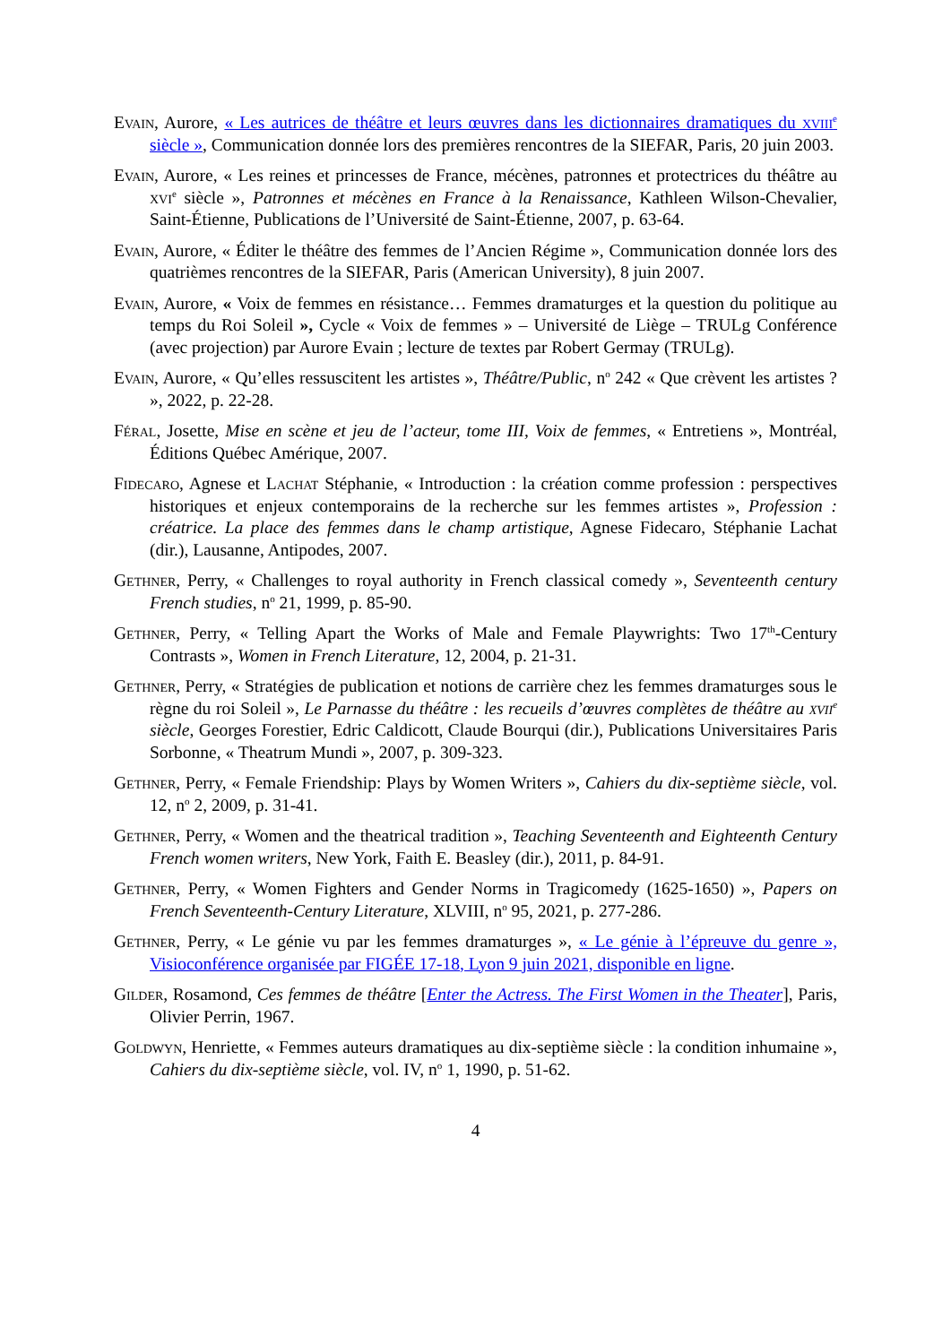Evain, Aurore, « Les autrices de théâtre et leurs œuvres dans les dictionnaires dramatiques du xviii<sup>e</sup> siècle », Communication donnée lors des premières rencontres de la SIEFAR, Paris, 20 juin 2003.
Evain, Aurore, « Les reines et princesses de France, mécènes, patronnes et protectrices du théâtre au xvi<sup>e</sup> siècle », Patronnes et mécènes en France à la Renaissance, Kathleen Wilson-Chevalier, Saint-Étienne, Publications de l’Université de Saint-Étienne, 2007, p. 63-64.
Evain, Aurore, « Éditer le théâtre des femmes de l’Ancien Régime », Communication donnée lors des quatrièmes rencontres de la SIEFAR, Paris (American University), 8 juin 2007.
Evain, Aurore, « Voix de femmes en résistance… Femmes dramaturges et la question du politique au temps du Roi Soleil », Cycle « Voix de femmes » – Université de Liège – TRULg Conférence (avec projection) par Aurore Evain ; lecture de textes par Robert Germay (TRULg).
Evain, Aurore, « Qu’elles ressuscitent les artistes », Théâtre/Public, n<sup>o</sup> 242 « Que crèvent les artistes ? », 2022, p. 22-28.
Féral, Josette, Mise en scène et jeu de l’acteur, tome III, Voix de femmes, « Entretiens », Montréal, Éditions Québec Amérique, 2007.
Fidecaro, Agnese et Lachat Stéphanie, « Introduction : la création comme profession : perspectives historiques et enjeux contemporains de la recherche sur les femmes artistes », Profession : créatrice. La place des femmes dans le champ artistique, Agnese Fidecaro, Stéphanie Lachat (dir.), Lausanne, Antipodes, 2007.
Gethner, Perry, « Challenges to royal authority in French classical comedy », Seventeenth century French studies, n<sup>o</sup> 21, 1999, p. 85-90.
Gethner, Perry, « Telling Apart the Works of Male and Female Playwrights: Two 17<sup>th</sup>-Century Contrasts », Women in French Literature, 12, 2004, p. 21-31.
Gethner, Perry, « Stratégies de publication et notions de carrière chez les femmes dramaturges sous le règne du roi Soleil », Le Parnasse du théâtre : les recueils d’œuvres complètes de théâtre au xvii<sup>e</sup> siècle, Georges Forestier, Edric Caldicott, Claude Bourqui (dir.), Publications Universitaires Paris Sorbonne, « Theatrum Mundi », 2007, p. 309-323.
Gethner, Perry, « Female Friendship: Plays by Women Writers », Cahiers du dix-septième siècle, vol. 12, n<sup>o</sup> 2, 2009, p. 31-41.
Gethner, Perry, « Women and the theatrical tradition », Teaching Seventeenth and Eighteenth Century French women writers, New York, Faith E. Beasley (dir.), 2011, p. 84-91.
Gethner, Perry, « Women Fighters and Gender Norms in Tragicomedy (1625-1650) », Papers on French Seventeenth-Century Literature, XLVIII, n<sup>o</sup> 95, 2021, p. 277-286.
Gethner, Perry, « Le génie vu par les femmes dramaturges », « Le génie à l’épreuve du genre », Visioconférence organisée par FIGÉE 17-18, Lyon 9 juin 2021, disponible en ligne.
Gilder, Rosamond, Ces femmes de théâtre [Enter the Actress. The First Women in the Theater], Paris, Olivier Perrin, 1967.
Goldwyn, Henriette, « Femmes auteurs dramatiques au dix-septième siècle : la condition inhumaine », Cahiers du dix-septième siècle, vol. IV, n<sup>o</sup> 1, 1990, p. 51-62.
4